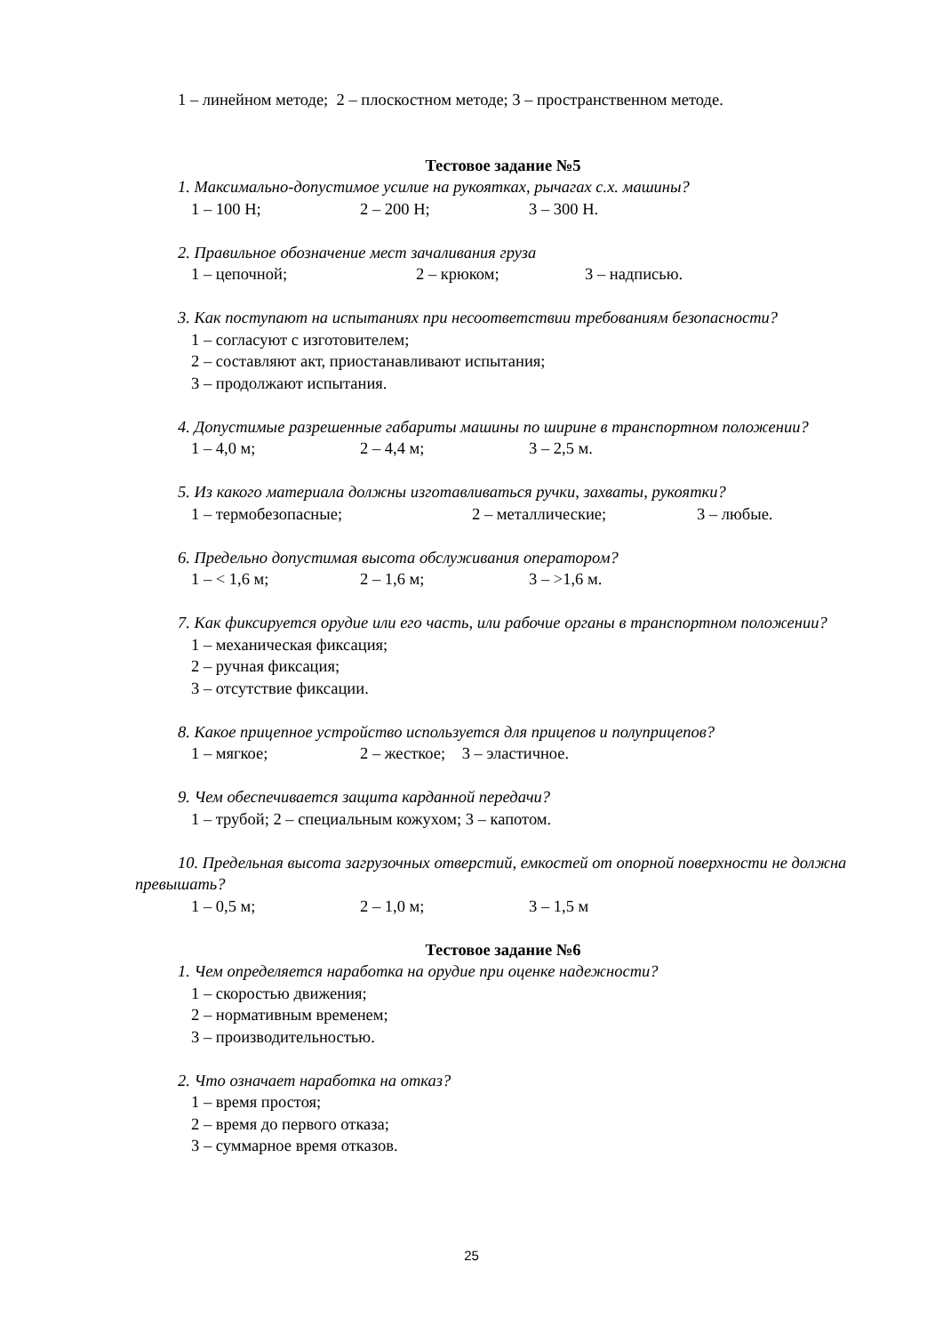1 – линейном методе; 2 – плоскостном методе; 3 – пространственном методе.
Тестовое задание №5
1. Максимально-допустимое усилие на рукоятках, рычагах с.х. машины?
1 – 100 Н; 2 – 200 Н; 3 – 300 Н.
2. Правильное обозначение мест зачаливания груза
1 – цепочной; 2 – крюком; 3 – надписью.
3. Как поступают на испытаниях при несоответствии требованиям безопасности?
1 – согласуют с изготовителем;
2 – составляют акт, приостанавливают испытания;
3 – продолжают испытания.
4. Допустимые разрешенные габариты машины по ширине в транспортном положении?
1 – 4,0 м; 2 – 4,4 м; 3 – 2,5 м.
5. Из какого материала должны изготавливаться ручки, захваты, рукоятки?
1 – термобезопасные; 2 – металлические; 3 – любые.
6. Предельно допустимая высота обслуживания оператором?
1 – < 1,6 м; 2 – 1,6 м; 3 – >1,6 м.
7. Как фиксируется орудие или его часть, или рабочие органы в транспортном положении?
1 – механическая фиксация;
2 – ручная фиксация;
3 – отсутствие фиксации.
8. Какое прицепное устройство используется для прицепов и полуприцепов?
1 – мягкое; 2 – жесткое; 3 – эластичное.
9. Чем обеспечивается защита карданной передачи?
1 – трубой; 2 – специальным кожухом; 3 – капотом.
10. Предельная высота загрузочных отверстий, емкостей от опорной поверхности не должна превышать?
1 – 0,5 м; 2 – 1,0 м; 3 – 1,5 м
Тестовое задание №6
1. Чем определяется наработка на орудие при оценке надежности?
1 – скоростью движения;
2 – нормативным временем;
3 – производительностью.
2. Что означает наработка на отказ?
1 – время простоя;
2 – время до первого отказа;
3 – суммарное время отказов.
25